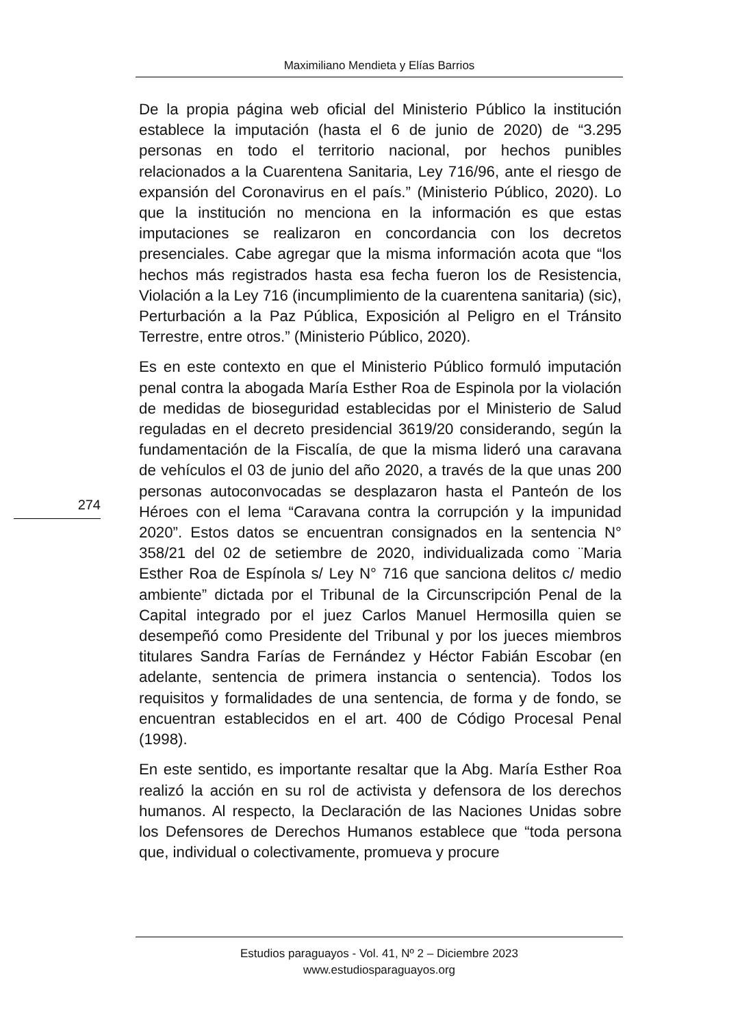Maximiliano Mendieta y Elías Barrios
De la propia página web oficial del Ministerio Público la institución establece la imputación (hasta el 6 de junio de 2020) de “3.295 personas en todo el territorio nacional, por hechos punibles relacionados a la Cuarentena Sanitaria, Ley 716/96, ante el riesgo de expansión del Coronavirus en el país.” (Ministerio Público, 2020). Lo que la institución no menciona en la información es que estas imputaciones se realizaron en concordancia con los decretos presenciales. Cabe agregar que la misma información acota que “los hechos más registrados hasta esa fecha fueron los de Resistencia, Violación a la Ley 716 (incumplimiento de la cuarentena sanitaria) (sic), Perturbación a la Paz Pública, Exposición al Peligro en el Tránsito Terrestre, entre otros.” (Ministerio Público, 2020).
Es en este contexto en que el Ministerio Público formuló imputación penal contra la abogada María Esther Roa de Espinola por la violación de medidas de bioseguridad establecidas por el Ministerio de Salud reguladas en el decreto presidencial 3619/20 considerando, según la fundamentación de la Fiscalía, de que la misma lideró una caravana de vehículos el 03 de junio del año 2020, a través de la que unas 200 personas autoconvocadas se desplazaron hasta el Panteón de los Héroes con el lema “Caravana contra la corrupción y la impunidad 2020”. Estos datos se encuentran consignados en la sentencia N° 358/21 del 02 de setiembre de 2020, individualizada como ¨Maria Esther Roa de Espínola s/ Ley N° 716 que sanciona delitos c/ medio ambiente” dictada por el Tribunal de la Circunscripción Penal de la Capital integrado por el juez Carlos Manuel Hermosilla quien se desempeñó como Presidente del Tribunal y por los jueces miembros titulares Sandra Farías de Fernández y Héctor Fabián Escobar (en adelante, sentencia de primera instancia o sentencia). Todos los requisitos y formalidades de una sentencia, de forma y de fondo, se encuentran establecidos en el art. 400 de Código Procesal Penal (1998).
En este sentido, es importante resaltar que la Abg. María Esther Roa realizó la acción en su rol de activista y defensora de los derechos humanos. Al respecto, la Declaración de las Naciones Unidas sobre los Defensores de Derechos Humanos establece que “toda persona que, individual o colectivamente, promueva y procure
274
Estudios paraguayos - Vol. 41, Nº 2 – Diciembre 2023
www.estudiosparaguayos.org